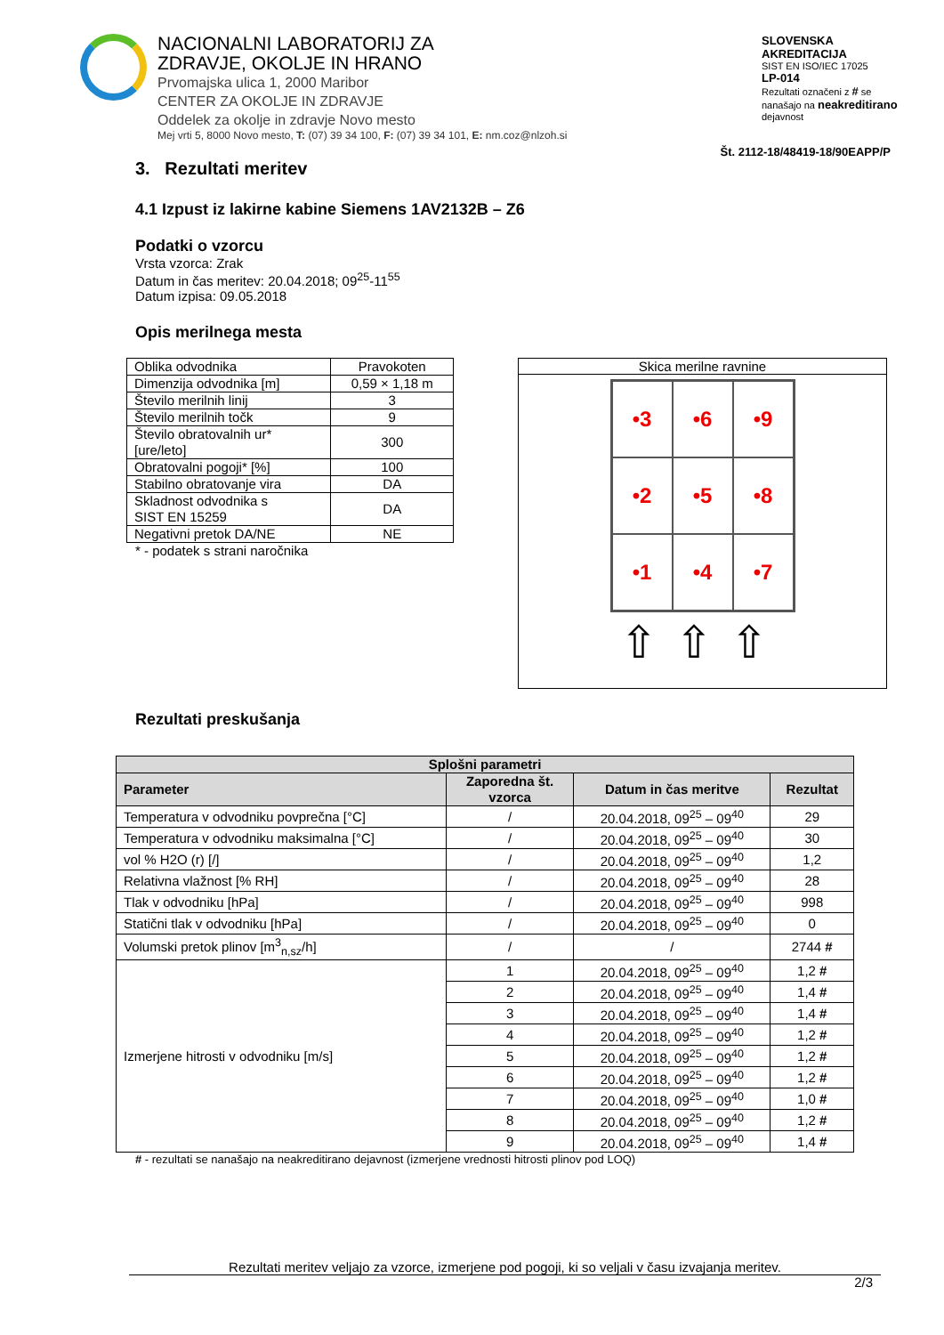NACIONALNI LABORATORIJ ZA
ZDRAVJE, OKOLJE IN HRANO
Prvomajska ulica 1, 2000 Maribor
CENTER ZA OKOLJE IN ZDRAVJE
Oddelek za okolje in zdravje Novo mesto
Mej vrti 5, 8000 Novo mesto, T: (07) 39 34 100, F: (07) 39 34 101, E: nm.coz@nlzoh.si
SLOVENSKA AKREDITACIJA
SIST EN ISO/IEC 17025
LP-014
Rezultati označeni z # se nanašajo na neakreditirano dejavnost
Št. 2112-18/48419-18/90EAPP/P
3. Rezultati meritev
4.1 Izpust iz lakirne kabine Siemens 1AV2132B – Z6
Podatki o vzorcu
Vrsta vzorca: Zrak
Datum in čas meritev: 20.04.2018; 09<sup>25</sup>-11<sup>55</sup>
Datum izpisa: 09.05.2018
Opis merilnega mesta
| Oblika odvodnika | Pravokoten |
| Dimenzija odvodnika [m] | 0,59 × 1,18 m |
| Število merilnih linij | 3 |
| Število merilnih točk | 9 |
| Število obratovalnih ur* [ure/leto] | 300 |
| Obratovalni pogoji* [%] | 100 |
| Stabilno obratovanje vira | DA |
| Skladnost odvodnika s SIST EN 15259 | DA |
| Negativni pretok DA/NE | NE |
* - podatek s strani naročnika
Skica merilne ravnine
•3
•6
•9
•2
•5
•8
•1
•4
•7
⇧⇧⇧
Rezultati preskušanja
| Splošni parametri | | | |
| --- | --- | --- | --- |
| Parameter | Zaporedna št. vzorca | Datum in čas meritve | Rezultat |
| Temperatura v odvodniku povprečna [°C] | / | 20.04.2018, 09<sup>25</sup> – 09<sup>40</sup> | 29 |
| Temperatura v odvodniku maksimalna [°C] | / | 20.04.2018, 09<sup>25</sup> – 09<sup>40</sup> | 30 |
| vol % H2O (r) [/] | / | 20.04.2018, 09<sup>25</sup> – 09<sup>40</sup> | 1,2 |
| Relativna vlažnost [% RH] | / | 20.04.2018, 09<sup>25</sup> – 09<sup>40</sup> | 28 |
| Tlak v odvodniku [hPa] | / | 20.04.2018, 09<sup>25</sup> – 09<sup>40</sup> | 998 |
| Statični tlak v odvodniku [hPa] | / | 20.04.2018, 09<sup>25</sup> – 09<sup>40</sup> | 0 |
| Volumski pretok plinov [m<sup>3</sup><sub>n,sz</sub>/h] | / | / | 2744 # |
| Izmerjene hitrosti v odvodniku [m/s] | 1 | 20.04.2018, 09<sup>25</sup> – 09<sup>40</sup> | 1,2 # |
| | 2 | 20.04.2018, 09<sup>25</sup> – 09<sup>40</sup> | 1,4 # |
| | 3 | 20.04.2018, 09<sup>25</sup> – 09<sup>40</sup> | 1,4 # |
| | 4 | 20.04.2018, 09<sup>25</sup> – 09<sup>40</sup> | 1,2 # |
| | 5 | 20.04.2018, 09<sup>25</sup> – 09<sup>40</sup> | 1,2 # |
| | 6 | 20.04.2018, 09<sup>25</sup> – 09<sup>40</sup> | 1,2 # |
| | 7 | 20.04.2018, 09<sup>25</sup> – 09<sup>40</sup> | 1,0 # |
| | 8 | 20.04.2018, 09<sup>25</sup> – 09<sup>40</sup> | 1,2 # |
| | 9 | 20.04.2018, 09<sup>25</sup> – 09<sup>40</sup> | 1,4 # |
# - rezultati se nanašajo na neakreditirano dejavnost (izmerjene vrednosti hitrosti plinov pod LOQ)
Rezultati meritev veljajo za vzorce, izmerjene pod pogoji, ki so veljali v času izvajanja meritev.
2/3